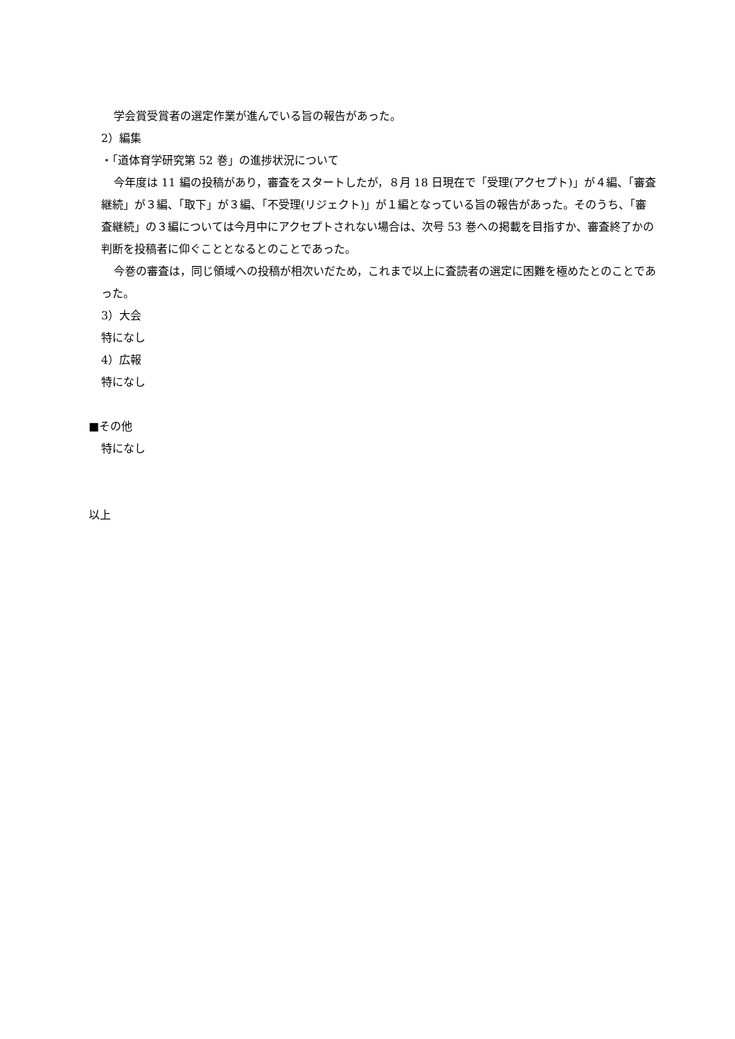学会賞受賞者の選定作業が進んでいる旨の報告があった。
2）編集
・「道体育学研究第 52 巻」の進捗状況について
今年度は 11 編の投稿があり，審査をスタートしたが，８月 18 日現在で「受理(アクセプト)」が４編、「審査継続」が３編、「取下」が３編、「不受理(リジェクト)」が１編となっている旨の報告があった。そのうち、「審査継続」の３編については今月中にアクセプトされない場合は、次号 53 巻への掲載を目指すか、審査終了かの判断を投稿者に仰ぐこととなるとのことであった。
今巻の審査は，同じ領域への投稿が相次いだため，これまで以上に査読者の選定に困難を極めたとのことであった。
3）大会
特になし
4）広報
特になし
■その他
特になし
以上